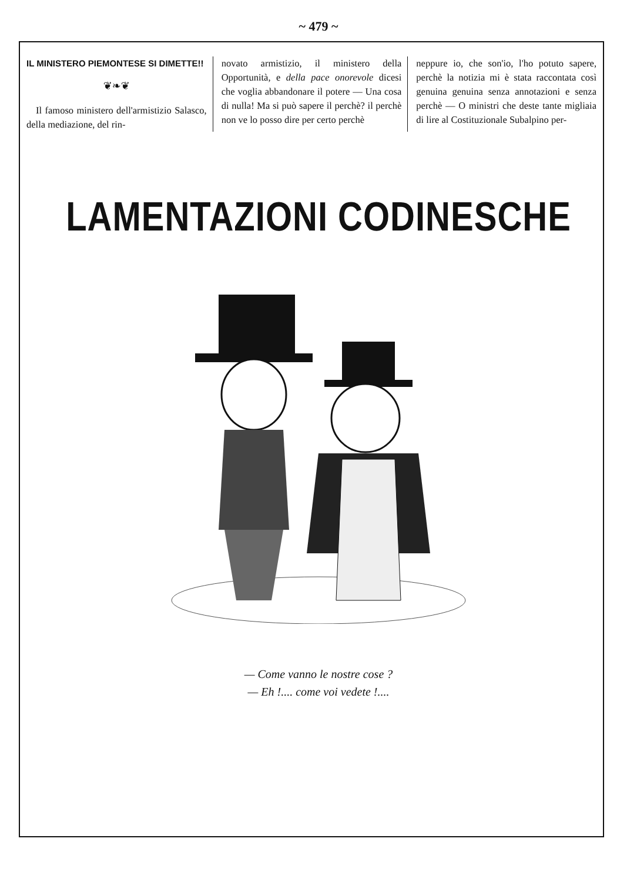~ 479 ~
IL MINISTERO PIEMONTESE SI DIMETTE!!
❦❧❦
Il famoso ministero dell'armistizio Salasco, della mediazione, del rin-
novato armistizio, il ministero della Opportunità, e della pace onorevole dicesi che voglia abbandonare il potere — Una cosa di nulla! Ma si può sapere il perchè? il perchè non ve lo posso dire per certo perchè
neppure io, che son'io, l'ho potuto sapere, perchè la notizia mi è stata raccontata così genuina genuina senza annotazioni e senza perchè — O ministri che deste tante migliaia di lire al Costituzionale Subalpino per-
LAMENTAZIONI CODINESCHE
— Come vanno le nostre cose ?
— Eh !.... come voi vedete !....